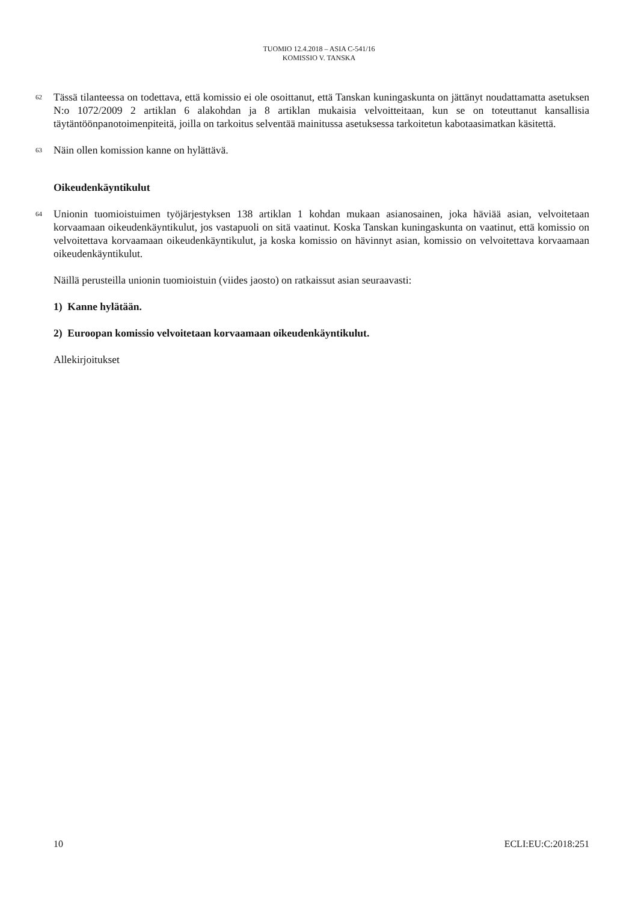TUOMIO 12.4.2018 – ASIA C-541/16
KOMISSIO V. TANSKA
62
Tässä tilanteessa on todettava, että komissio ei ole osoittanut, että Tanskan kuningaskunta on jättänyt noudattamatta asetuksen N:o 1072/2009 2 artiklan 6 alakohdan ja 8 artiklan mukaisia velvoitteitaan, kun se on toteuttanut kansallisia täytäntöönpanotoimenpiteitä, joilla on tarkoitus selventää mainitussa asetuksessa tarkoitetun kabotaasimatkan käsitettä.
63
Näin ollen komission kanne on hylättävä.
Oikeudenkäyntikulut
64
Unionin tuomioistuimen työjärjestyksen 138 artiklan 1 kohdan mukaan asianosainen, joka häviää asian, velvoitetaan korvaamaan oikeudenkäyntikulut, jos vastapuoli on sitä vaatinut. Koska Tanskan kuningaskunta on vaatinut, että komissio on velvoitettava korvaamaan oikeudenkäyntikulut, ja koska komissio on hävinnyt asian, komissio on velvoitettava korvaamaan oikeudenkäyntikulut.
Näillä perusteilla unionin tuomioistuin (viides jaosto) on ratkaissut asian seuraavasti:
1) Kanne hylätään.
2) Euroopan komissio velvoitetaan korvaamaan oikeudenkäyntikulut.
Allekirjoitukset
10 ECLI:EU:C:2018:251